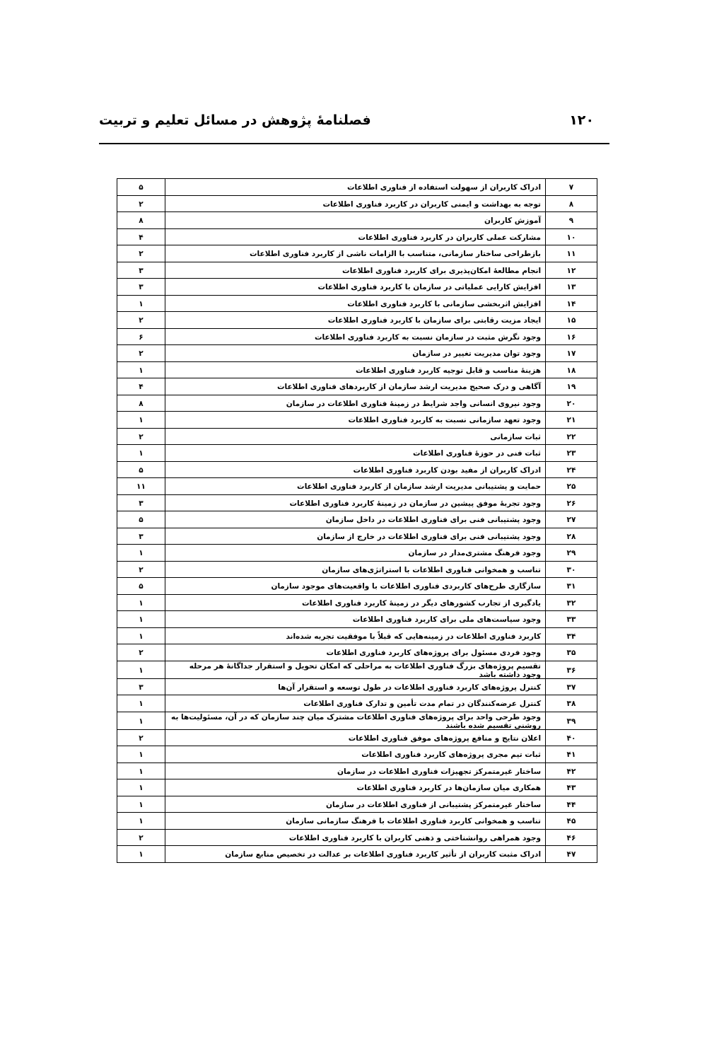۱۲۰ فصلنامهٔ پژوهش در مسائل تعلیم و تربیت
| ۷ | ادراک کاربران از سهولت استفاده از فناوری اطلاعات | ۵ |
| ۸ | توجه به بهداشت و ایمنی کاربران در کاربرد فناوری اطلاعات | ۲ |
| ۹ | آموزش کاربران | ۸ |
| ۱۰ | مشارکت عملی کاربران در کاربرد فناوری اطلاعات | ۴ |
| ۱۱ | بازطراحی ساختار سازمانی، متناسب با الزامات ناشی از کاربرد فناوری اطلاعات | ۲ |
| ۱۲ | انجام مطالعهٔ امکان‌پذیری برای کاربرد فناوری اطلاعات | ۳ |
| ۱۳ | افزایش کارایی عملیاتی در سازمان با کاربرد فناوری اطلاعات | ۳ |
| ۱۴ | افزایش اثربخشی سازمانی با کاربرد فناوری اطلاعات | ۱ |
| ۱۵ | ایجاد مزیت رقابتی برای سازمان با کاربرد فناوری اطلاعات | ۲ |
| ۱۶ | وجود نگرش مثبت در سازمان نسبت به کاربرد فناوری اطلاعات | ۶ |
| ۱۷ | وجود توان مدیریت تغییر در سازمان | ۲ |
| ۱۸ | هزینهٔ مناسب و قابل توجیه کاربرد فناوری اطلاعات | ۱ |
| ۱۹ | آگاهی و درک صحیح مدیریت ارشد سازمان از کاربردهای فناوری اطلاعات | ۴ |
| ۲۰ | وجود نیروی انسانی واجد شرایط در زمینهٔ فناوری اطلاعات در سازمان | ۸ |
| ۲۱ | وجود تعهد سازمانی نسبت به کاربرد فناوری اطلاعات | ۱ |
| ۲۲ | ثبات سازمانی | ۲ |
| ۲۳ | ثبات فنی در حوزهٔ فناوری اطلاعات | ۱ |
| ۲۴ | ادراک کاربران از مفید بودن کاربرد فناوری اطلاعات | ۵ |
| ۲۵ | حمایت و پشتیبانی مدیریت ارشد سازمان از کاربرد فناوری اطلاعات | ۱۱ |
| ۲۶ | وجود تجربهٔ موفق پیشین در سازمان در زمینهٔ کاربرد فناوری اطلاعات | ۳ |
| ۲۷ | وجود پشتیبانی فنی برای فناوری اطلاعات در داخل سازمان | ۵ |
| ۲۸ | وجود پشتیبانی فنی برای فناوری اطلاعات در خارج از سازمان | ۳ |
| ۲۹ | وجود فرهنگ مشتری‌مدار در سازمان | ۱ |
| ۳۰ | تناسب و همخوانی فناوری اطلاعات با استراتژی‌های سازمان | ۲ |
| ۳۱ | سازگاری طرح‌های کاربردی فناوری اطلاعات با واقعیت‌های موجود سازمان | ۵ |
| ۳۲ | یادگیری از تجارب کشورهای دیگر در زمینهٔ کاربرد فناوری اطلاعات | ۱ |
| ۳۳ | وجود سیاست‌های ملی برای کاربرد فناوری اطلاعات | ۱ |
| ۳۴ | کاربرد فناوری اطلاعات در زمینه‌هایی که قبلاً با موفقیت تجربه شده‌اند | ۱ |
| ۳۵ | وجود فردی مسئول برای پروژه‌های کاربرد فناوری اطلاعات | ۲ |
| ۳۶ | تقسیم پروژه‌های بزرگ فناوری اطلاعات به مراحلی که امکان تحویل و استقرار جداگانهٔ هر مرحله وجود داشته باشد | ۱ |
| ۳۷ | کنترل پروژه‌های کاربرد فناوری اطلاعات در طول توسعه و استقرار آن‌ها | ۳ |
| ۳۸ | کنترل عرضه‌کنندگان در تمام مدت تأمین و تدارک فناوری اطلاعات | ۱ |
| ۳۹ | وجود طرحی واحد برای پروژه‌های فناوری اطلاعات مشترک میان چند سازمان که در آن، مسئولیت‌ها به روشنی تقسیم شده باشند | ۱ |
| ۴۰ | اعلان نتایج و منافع پروژه‌های موفق فناوری اطلاعات | ۲ |
| ۴۱ | ثبات تیم مجری پروژه‌های کاربرد فناوری اطلاعات | ۱ |
| ۴۲ | ساختار غیرمتمرکز تجهیزات فناوری اطلاعات در سازمان | ۱ |
| ۴۳ | همکاری میان سازمان‌ها در کاربرد فناوری اطلاعات | ۱ |
| ۴۴ | ساختار غیرمتمرکز پشتیبانی از فناوری اطلاعات در سازمان | ۱ |
| ۴۵ | تناسب و همخوانی کاربرد فناوری اطلاعات با فرهنگ سازمانی سازمان | ۱ |
| ۴۶ | وجود همراهی روانشناختی و ذهنی کاربران با کاربرد فناوری اطلاعات | ۲ |
| ۴۷ | ادراک مثبت کاربران از تأثیر کاربرد فناوری اطلاعات بر عدالت در تخصیص منابع سازمان | ۱ |